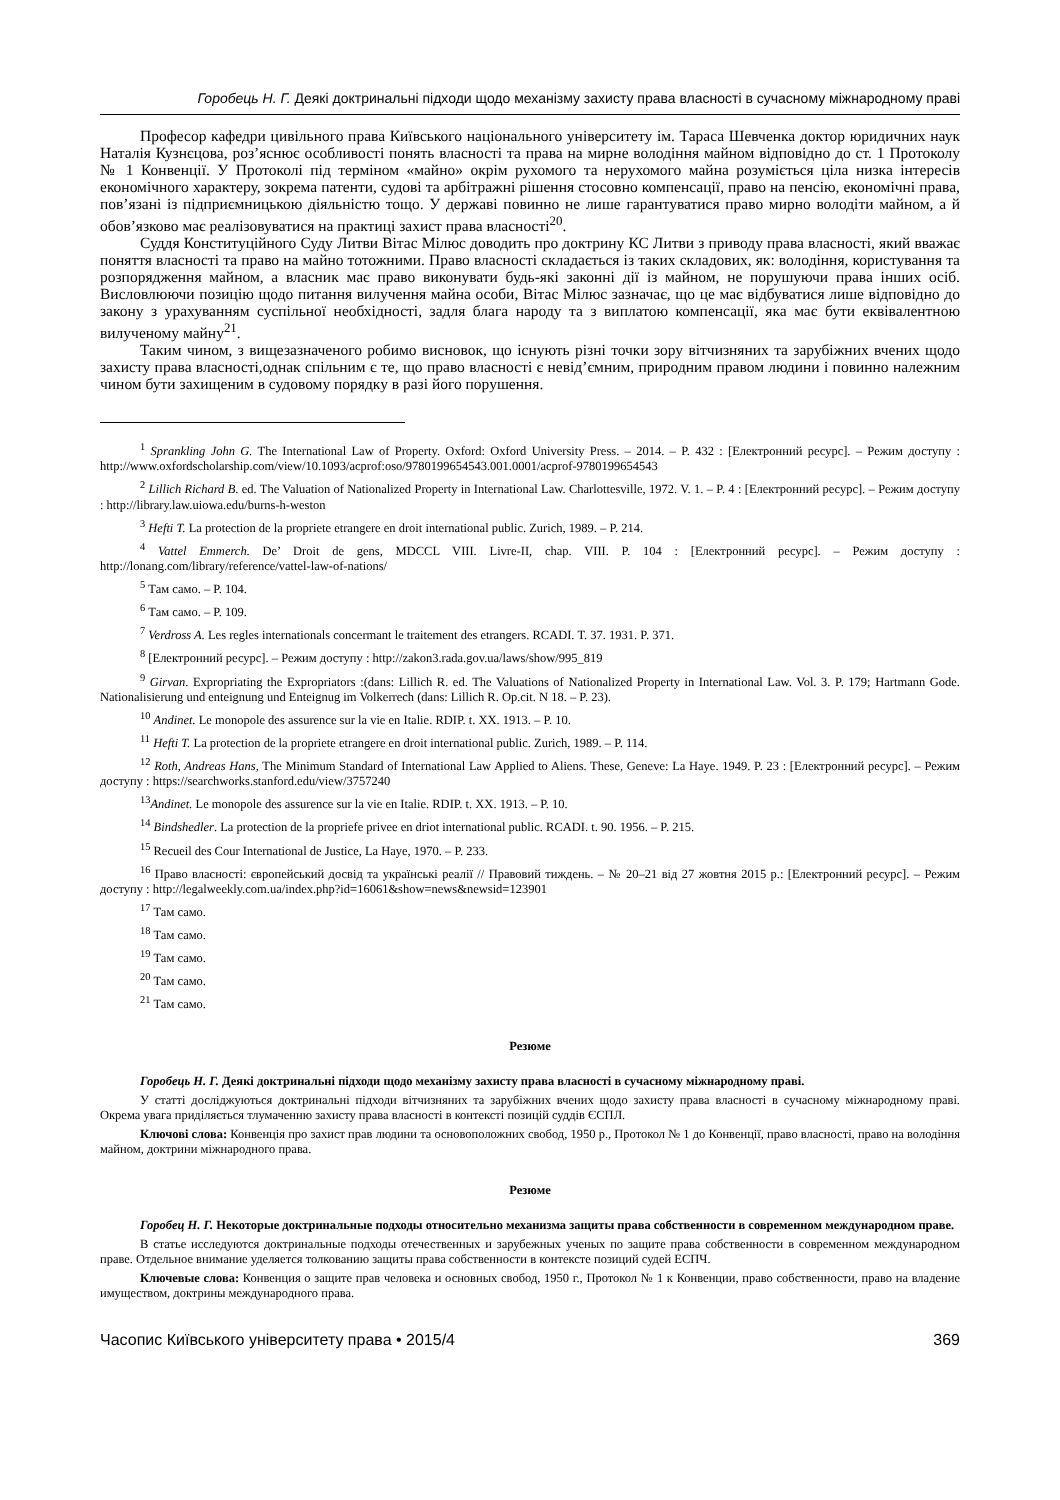Горобець Н. Г. Деякі доктринальні підходи щодо механізму захисту права власності в сучасному міжнародному праві
Професор кафедри цивільного права Київського національного університету ім. Тараса Шевченка доктор юридичних наук Наталія Кузнєцова, роз’яснює особливості понять власності та права на мирне володіння майном відповідно до ст. 1 Протоколу № 1 Конвенції. У Протоколі під терміном «майно» окрім рухомого та нерухомого майна розуміється ціла низка інтересів економічного характеру, зокрема патенти, судові та арбітражні рішення стосовно компенсації, право на пенсію, економічні права, пов’язані із підприємницькою діяльністю тощо. У державі повинно не лише гарантуватися право мирно володіти майном, а й обов’язково має реалізовуватися на практиці захист права власності<sup>20</sup>.
Суддя Конституційного Суду Литви Вітас Мілюс доводить про доктрину КС Литви з приводу права власності, який вважає поняття власності та право на майно тотожними. Право власності складається із таких складових, як: володіння, користування та розпорядження майном, а власник має право виконувати будь-які законні дії із майном, не порушуючи права інших осіб. Висловлюючи позицію щодо питання вилучення майна особи, Вітас Мілюс зазначає, що це має відбуватися лише відповідно до закону з урахуванням суспільної необхідності, задля блага народу та з виплатою компенсації, яка має бути еквівалентною вилученому майну<sup>21</sup>.
Таким чином, з вищезазначеного робимо висновок, що існують різні точки зору вітчизняних та зарубіжних вчених щодо захисту права власності,однак спільним є те, що право власності є невід’ємним, природним правом людини і повинно належним чином бути захищеним в судовому порядку в разі його порушення.
<sup>1</sup> Sprankling John G. The International Law of Property. Oxford: Oxford University Press. – 2014. – P. 432 : [Електронний ресурс]. – Режим доступу : http://www.oxfordscholarship.com/view/10.1093/acprof:oso/9780199654543.001.0001/acprof-9780199654543
<sup>2</sup> Lillich Richard B. ed. The Valuation of Nationalized Property in International Law. Charlottesville, 1972. V. 1. – P. 4 : [Електронний ресурс]. – Режим доступу : http://library.law.uiowa.edu/burns-h-weston
<sup>3</sup> Hefti T. La protection de la propriete etrangere en droit international public. Zurich, 1989. – P. 214.
<sup>4</sup> Vattel Emmerch. De’ Droit de gens, MDCCL VIII. Livre-II, chap. VIII. P. 104 : [Електронний ресурс]. – Режим доступу : http://lonang.com/library/reference/vattel-law-of-nations/
<sup>5</sup> Там само. – P. 104.
<sup>6</sup> Там само. – P. 109.
<sup>7</sup> Verdross A. Les regles internationals concermant le traitement des etrangers. RCADI. T. 37. 1931. P. 371.
<sup>8</sup> [Електронний ресурс]. – Режим доступу : http://zakon3.rada.gov.ua/laws/show/995_819
<sup>9</sup> Girvan. Expropriating the Expropriators :(dans: Lillich R. ed. The Valuations of Nationalized Property in International Law. Vol. 3. P. 179; Hartmann Gode. Nationalisierung und enteignung und Enteignug im Volkerrech (dans: Lillich R. Op.cit. N 18. – P. 23).
<sup>10</sup> Andinet. Le monopole des assurence sur la vie en Italie. RDIP. t. XX. 1913. – P. 10.
<sup>11</sup> Hefti T. La protection de la propriete etrangere en droit international public. Zurich, 1989. – P. 114.
<sup>12</sup> Roth, Andreas Hans, The Minimum Standard of International Law Applied to Aliens. These, Geneve: La Haye. 1949. P. 23 : [Електронний ресурс]. – Режим доступу : https://searchworks.stanford.edu/view/3757240
<sup>13</sup> Andinet. Le monopole des assurence sur la vie en Italie. RDIP. t. XX. 1913. – P. 10.
<sup>14</sup> Bindshedler. La protection de la propriefe privee en driot international public. RCADI. t. 90. 1956. – P. 215.
<sup>15</sup> Recueil des Cour International de Justice, La Haye, 1970. – P. 233.
<sup>16</sup> Право власності: європейський досвід та українські реалії // Правовий тиждень. – № 20–21 від 27 жовтня 2015 р.: [Електронний ресурс]. – Режим доступу : http://legalweekly.com.ua/index.php?id=16061&show=news&newsid=123901
<sup>17</sup> Там само.
<sup>18</sup> Там само.
<sup>19</sup> Там само.
<sup>20</sup> Там само.
<sup>21</sup> Там само.
Резюме
Горобець Н. Г. Деякі доктринальні підходи щодо механізму захисту права власності в сучасному міжнародному праві.
У статті досліджуються доктринальні підходи вітчизняних та зарубіжних вчених щодо захисту права власності в сучасному міжнародному праві. Окрема увага приділяється тлумаченню захисту права власності в контексті позицій суддів ЄСПЛ.
Ключові слова: Конвенція про захист прав людини та основоположних свобод, 1950 р., Протокол № 1 до Конвенції, право власності, право на володіння майном, доктрини міжнародного права.
Резюме
Горобец Н. Г. Некоторые доктринальные подходы относительно механизма защиты права собственности в современном международном праве.
В статье исследуются доктринальные подходы отечественных и зарубежных ученых по защите права собственности в современном международном праве. Отдельное внимание уделяется толкованию защиты права собственности в контексте позиций судей ЕСПЧ.
Ключевые слова: Конвенция о защите прав человека и основных свобод, 1950 г., Протокол № 1 к Конвенции, право собственности, право на владение имуществом, доктрины международного права.
Часопис Київського університету права • 2015/4 369